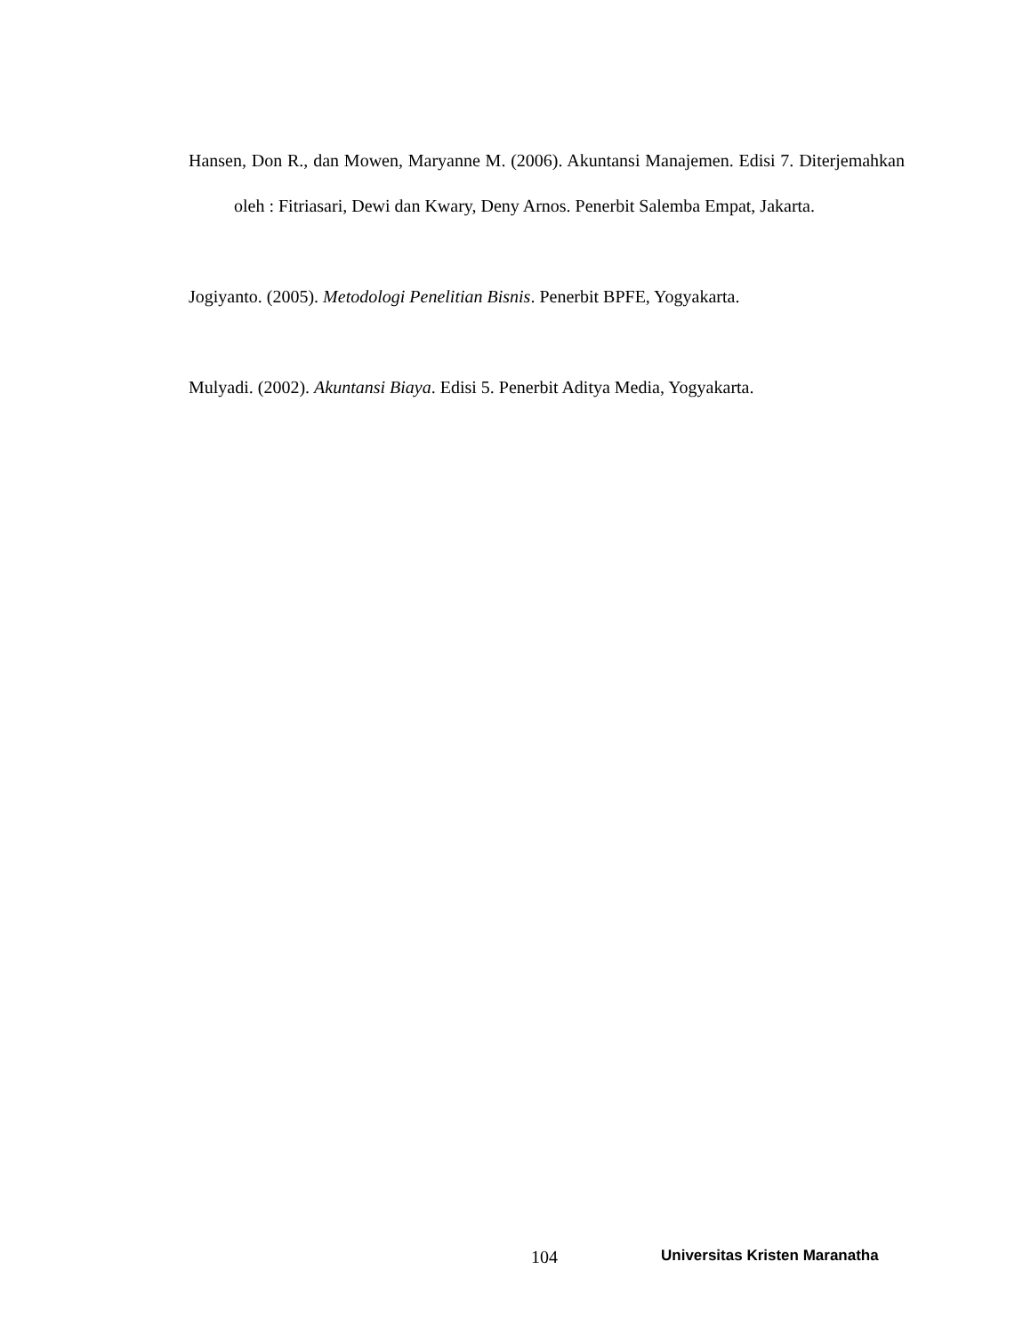Hansen, Don R., dan Mowen, Maryanne M. (2006). Akuntansi Manajemen. Edisi 7. Diterjemahkan oleh : Fitriasari, Dewi dan Kwary, Deny Arnos. Penerbit Salemba Empat, Jakarta.
Jogiyanto. (2005). Metodologi Penelitian Bisnis. Penerbit BPFE, Yogyakarta.
Mulyadi. (2002). Akuntansi Biaya. Edisi 5. Penerbit Aditya Media, Yogyakarta.
104 Universitas Kristen Maranatha